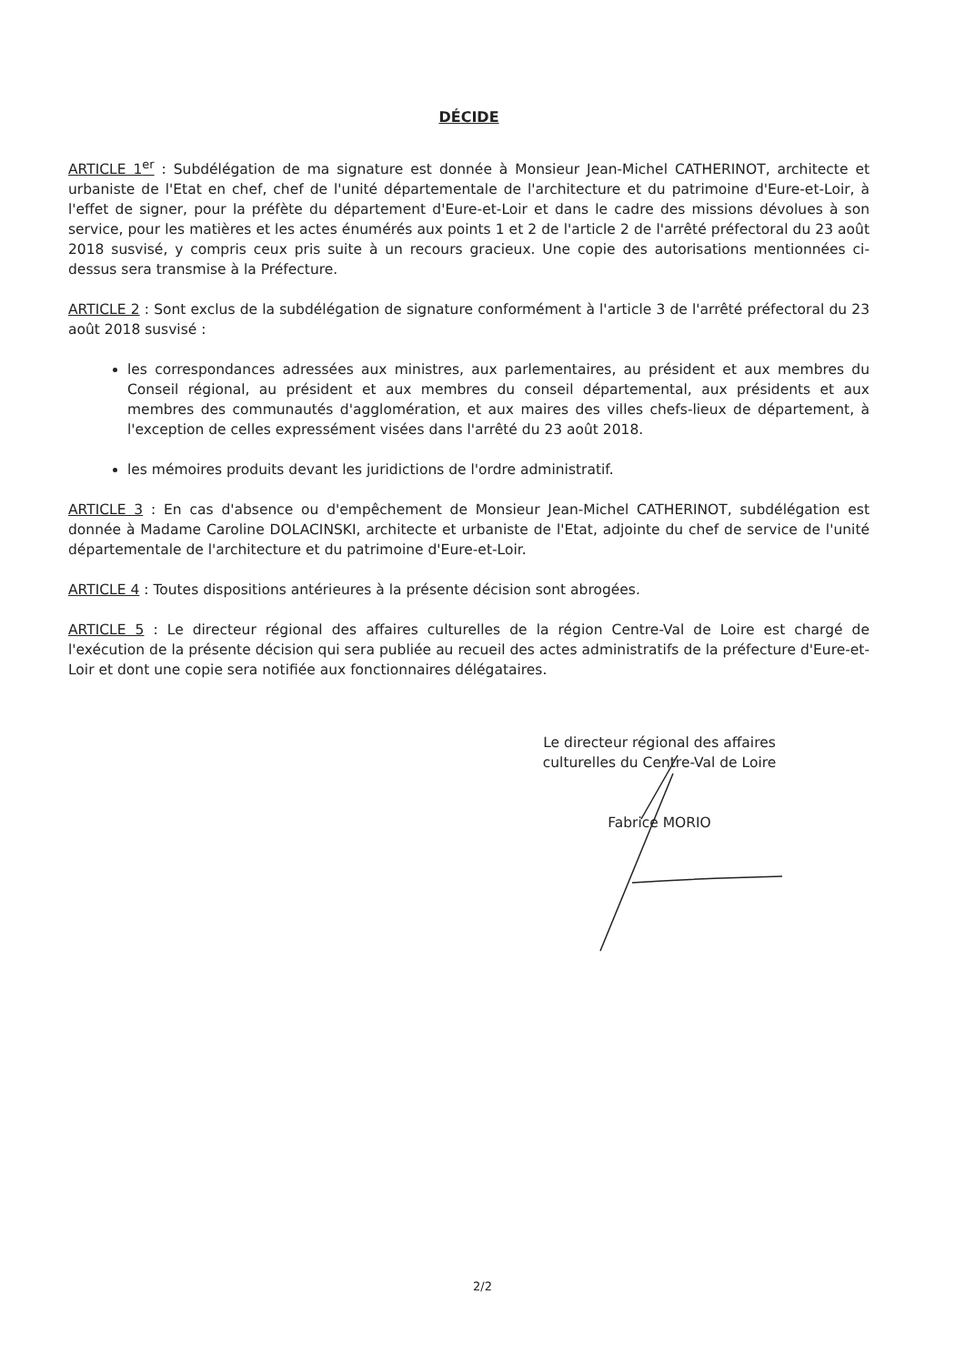DÉCIDE
ARTICLE 1<sup>er</sup> : Subdélégation de ma signature est donnée à Monsieur Jean-Michel CATHERINOT, architecte et urbaniste de l'Etat en chef, chef de l'unité départementale de l'architecture et du patrimoine d'Eure-et-Loir, à l'effet de signer, pour la préfète du département d'Eure-et-Loir et dans le cadre des missions dévolues à son service, pour les matières et les actes énumérés aux points 1 et 2 de l'article 2 de l'arrêté préfectoral du 23 août 2018 susvisé, y compris ceux pris suite à un recours gracieux. Une copie des autorisations mentionnées ci-dessus sera transmise à la Préfecture.
ARTICLE 2 : Sont exclus de la subdélégation de signature conformément à l'article 3 de l'arrêté préfectoral du 23 août 2018 susvisé :
les correspondances adressées aux ministres, aux parlementaires, au président et aux membres du Conseil régional, au président et aux membres du conseil départemental, aux présidents et aux membres des communautés d'agglomération, et aux maires des villes chefs-lieux de département, à l'exception de celles expressément visées dans l'arrêté du 23 août 2018.
les mémoires produits devant les juridictions de l'ordre administratif.
ARTICLE 3 : En cas d'absence ou d'empêchement de Monsieur Jean-Michel CATHERINOT, subdélégation est donnée à Madame Caroline DOLACINSKI, architecte et urbaniste de l'Etat, adjointe du chef de service de l'unité départementale de l'architecture et du patrimoine d'Eure-et-Loir.
ARTICLE 4 : Toutes dispositions antérieures à la présente décision sont abrogées.
ARTICLE 5 : Le directeur régional des affaires culturelles de la région Centre-Val de Loire est chargé de l'exécution de la présente décision qui sera publiée au recueil des actes administratifs de la préfecture d'Eure-et-Loir et dont une copie sera notifiée aux fonctionnaires délégataires.
Le directeur régional des affaires
culturelles du Centre-Val de Loire
Fabrice MORIO
2/2